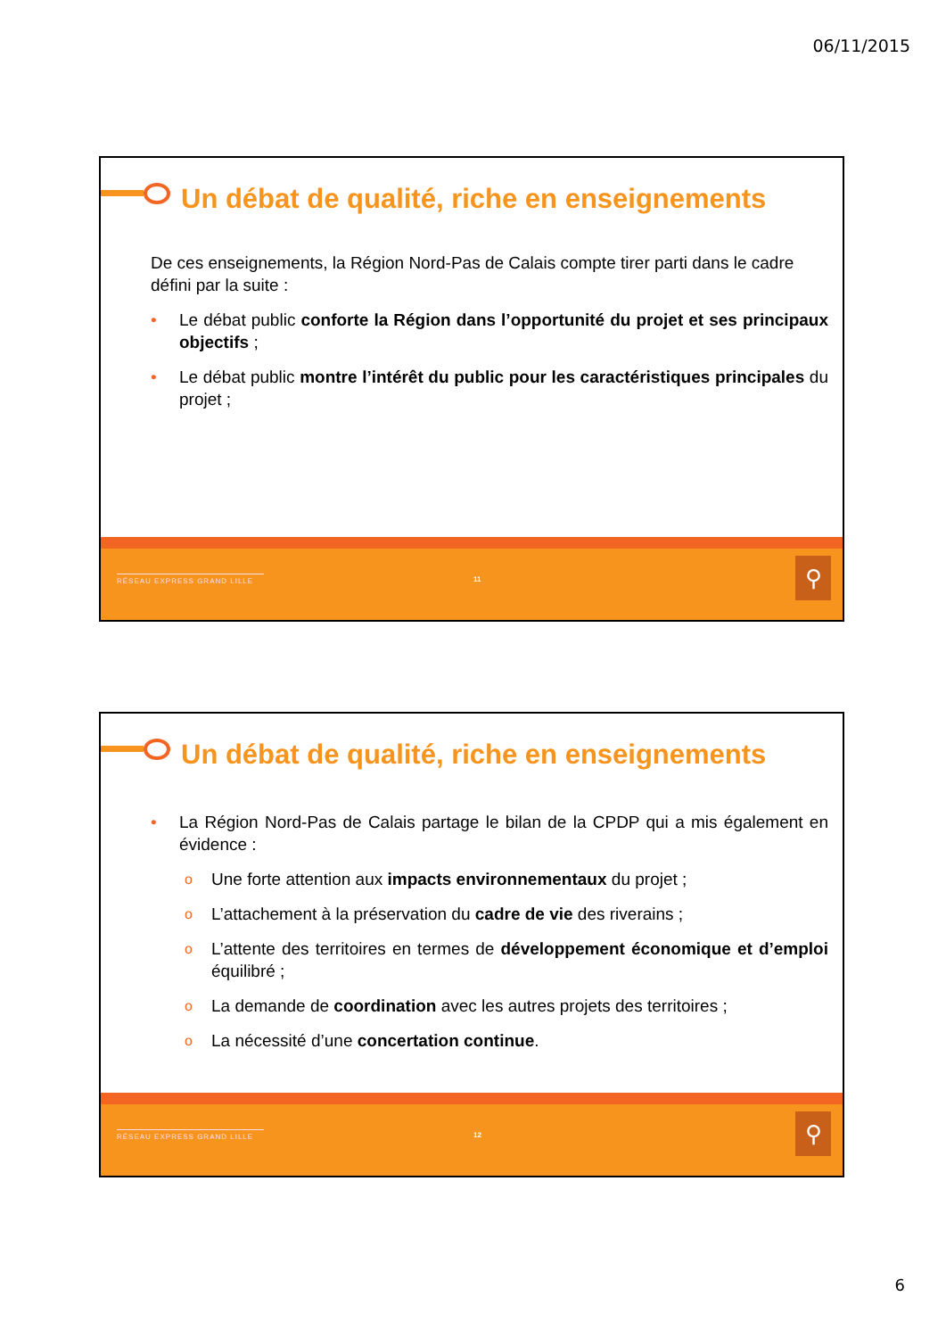06/11/2015
Un débat de qualité, riche en enseignements
De ces enseignements, la Région Nord-Pas de Calais compte tirer parti dans le cadre défini par la suite :
• Le débat public conforte la Région dans l’opportunité du projet et ses principaux objectifs ;
• Le débat public montre l’intérêt du public pour les caractéristiques principales du projet ;
RÉSEAU EXPRESS GRAND LILLE 11 ⚲
Un débat de qualité, riche en enseignements
• La Région Nord-Pas de Calais partage le bilan de la CPDP qui a mis également en évidence :
o Une forte attention aux impacts environnementaux du projet ;
o L’attachement à la préservation du cadre de vie des riverains ;
o L’attente des territoires en termes de développement économique et d’emploi équilibré ;
o La demande de coordination avec les autres projets des territoires ;
o La nécessité d’une concertation continue.
RÉSEAU EXPRESS GRAND LILLE 12 ⚲
6